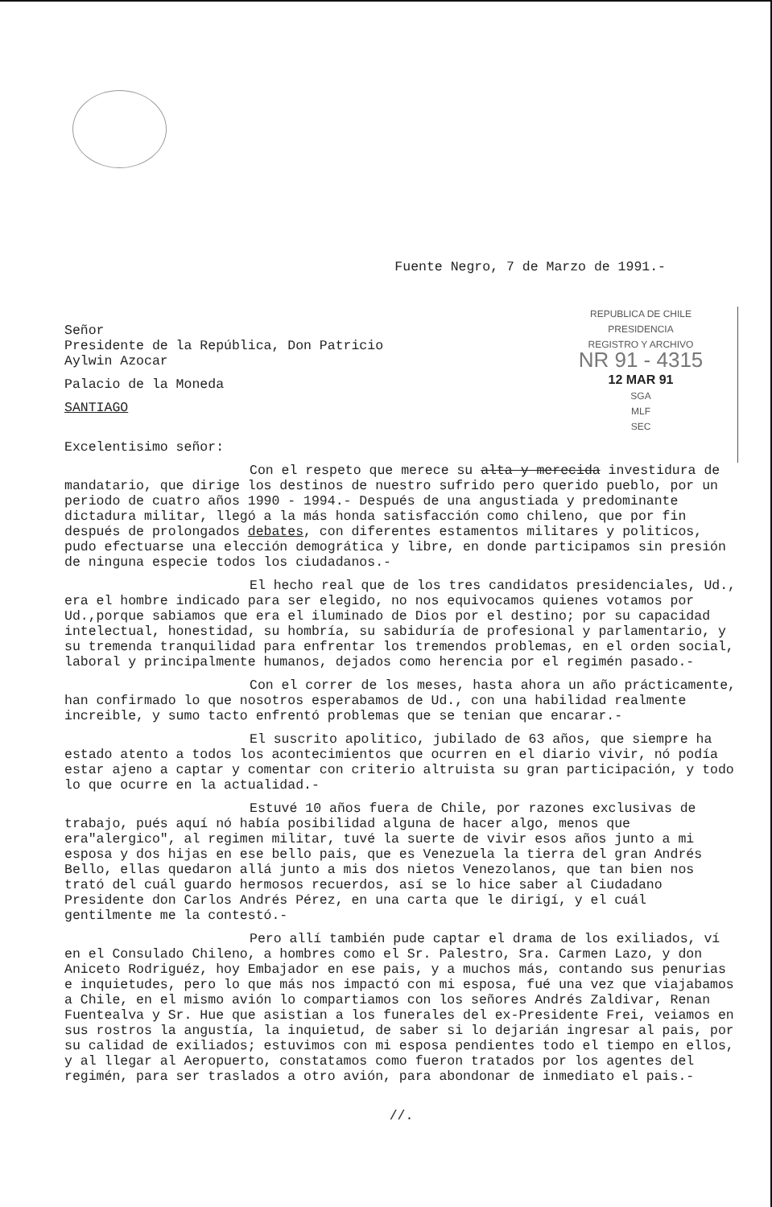Fuente Negro, 7 de Marzo de 1991.-
Señor
Presidente de la República, Don Patricio
Aylwin Azocar
Palacio de la Moneda
SANTIAGO
Excelentisimo señor:
REPUBLICA DE CHILE
PRESIDENCIA
REGISTRO Y ARCHIVO
NR 91 - 4315
12 MAR 91
SGA
MLF
SEC
Con el respeto que merece su alta y merecida investidura de mandatario, que dirige los destinos de nuestro sufrido pero querido pueblo, por un periodo de cuatro años 1990 - 1994.- Después de una angustiada y predominante dictadura militar, llegó a la más honda satisfacción como chileno, que por fin después de prolongados debates, con diferentes estamentos militares y politicos, pudo efectuarse una elección demogrática y libre, en donde participamos sin presión de ninguna especie todos los ciudadanos.-
El hecho real que de los tres candidatos presidenciales, Ud., era el hombre indicado para ser elegido, no nos equivocamos quienes votamos por Ud.,porque sabiamos que era el iluminado de Dios por el destino; por su capacidad intelectual, honestidad, su hombría, su sabiduría de profesional y parlamentario, y su tremenda tranquilidad para enfrentar los tremendos problemas, en el orden social, laboral y principalmente humanos, dejados como herencia por el regimén pasado.-
Con el correr de los meses, hasta ahora un año prácticamente, han confirmado lo que nosotros esperabamos de Ud., con una habilidad realmente increible, y sumo tacto enfrentó problemas que se tenian que encarar.-
El suscrito apolitico, jubilado de 63 años, que siempre ha estado atento a todos los acontecimientos que ocurren en el diario vivir, nó podía estar ajeno a captar y comentar con criterio altruista su gran participación, y todo lo que ocurre en la actualidad.-
Estuvé 10 años fuera de Chile, por razones exclusivas de trabajo, pués aquí nó había posibilidad alguna de hacer algo, menos que era"alergico", al regimen militar, tuvé la suerte de vivir esos años junto a mi esposa y dos hijas en ese bello pais, que es Venezuela la tierra del gran Andrés Bello, ellas quedaron allá junto a mis dos nietos Venezolanos, que tan bien nos trató del cuál guardo hermosos recuerdos, así se lo hice saber al Ciudadano Presidente don Carlos Andrés Pérez, en una carta que le dirigí, y el cuál gentilmente me la contestó.-
Pero allí también pude captar el drama de los exiliados, ví en el Consulado Chileno, a hombres como el Sr. Palestro, Sra. Carmen Lazo, y don Aniceto Rodriguéz, hoy Embajador en ese pais, y a muchos más, contando sus penurias e inquietudes, pero lo que más nos impactó con mi esposa, fué una vez que viajabamos a Chile, en el mismo avión lo compartiamos con los señores Andrés Zaldivar, Renan Fuentealva y Sr. Hue que asistian a los funerales del ex-Presidente Frei, veiamos en sus rostros la angustía, la inquietud, de saber si lo dejarián ingresar al pais, por su calidad de exiliados; estuvimos con mi esposa pendientes todo el tiempo en ellos, y al llegar al Aeropuerto, constatamos como fueron tratados por los agentes del regimén, para ser traslados a otro avión, para abondonar de inmediato el pais.-
//.